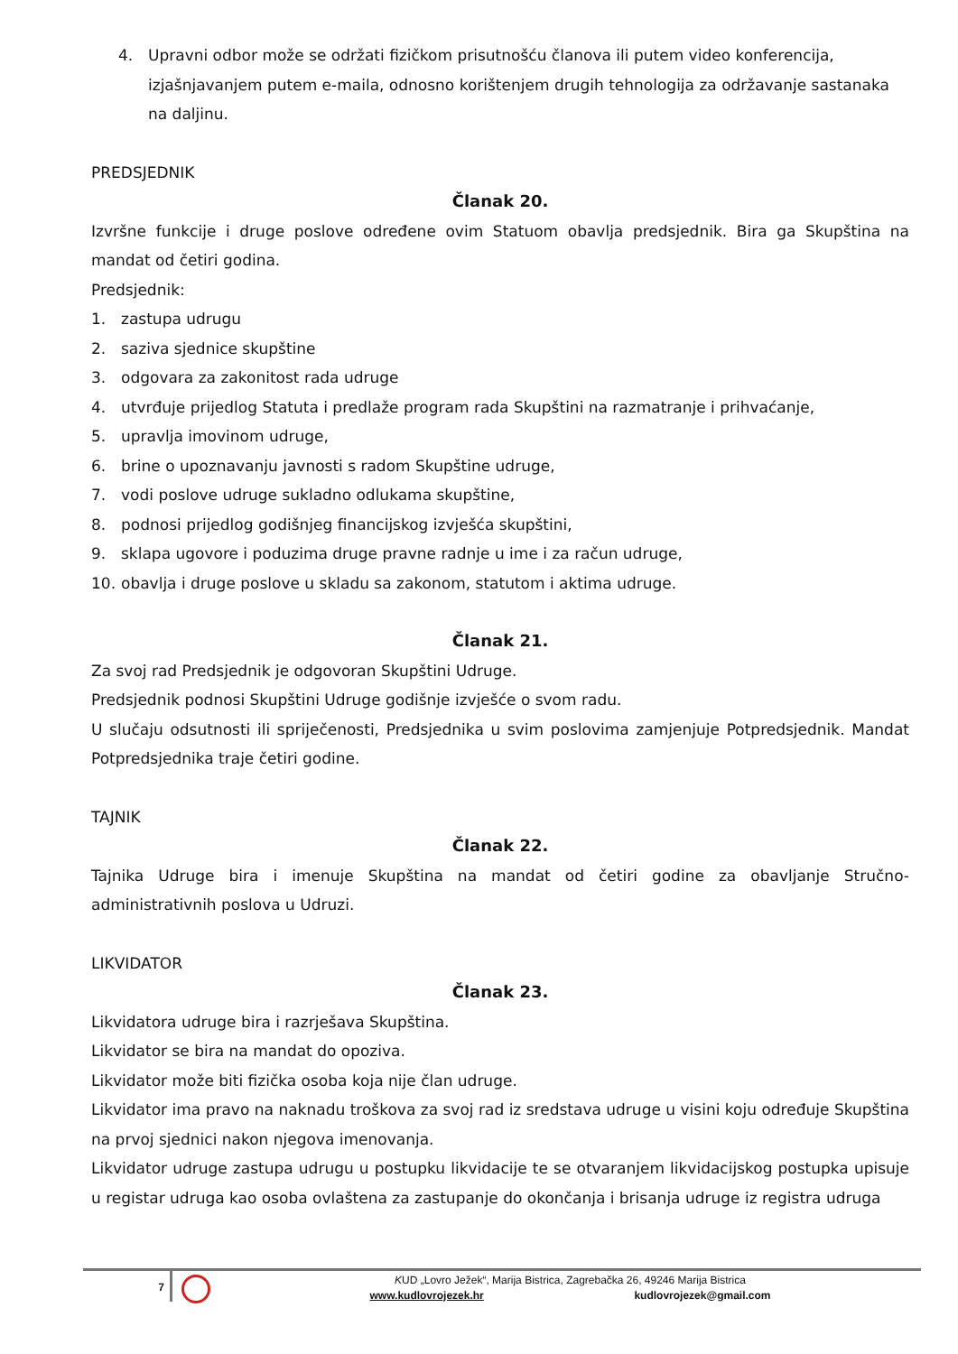4. Upravni odbor može se održati fizičkom prisutnošću članova ili putem video konferencija, izjašnjavanjem putem e-maila, odnosno korištenjem drugih tehnologija za održavanje sastanaka na daljinu.
PREDSJEDNIK
Članak 20.
Izvršne funkcije i druge poslove određene ovim Statuom obavlja predsjednik. Bira ga Skupština na mandat od četiri godina.
Predsjednik:
1. zastupa udrugu
2. saziva sjednice skupštine
3. odgovara za zakonitost rada udruge
4. utvrđuje prijedlog Statuta i predlaže program rada Skupštini na razmatranje i prihvaćanje,
5. upravlja imovinom udruge,
6. brine o upoznavanju javnosti s radom Skupštine udruge,
7. vodi poslove udruge sukladno odlukama skupštine,
8. podnosi prijedlog godišnjeg financijskog izvješća skupštini,
9. sklapa ugovore i poduzima druge pravne radnje u ime i za račun udruge,
10. obavlja i druge poslove u skladu sa zakonom, statutom i aktima udruge.
Članak 21.
Za svoj rad Predsjednik je odgovoran Skupštini Udruge.
Predsjednik podnosi Skupštini Udruge godišnje izvješće o svom radu.
U slučaju odsutnosti ili spriječenosti, Predsjednika u svim poslovima zamjenjuje Potpredsjednik. Mandat Potpredsjednika traje četiri godine.
TAJNIK
Članak 22.
Tajnika Udruge bira i imenuje Skupština na mandat od četiri godine za obavljanje Stručno-administrativnih poslova u Udruzi.
LIKVIDATOR
Članak 23.
Likvidatora udruge bira i razrješava Skupština.
Likvidator se bira na mandat do opoziva.
Likvidator može biti fizička osoba koja nije član udruge.
Likvidator ima pravo na naknadu troškova za svoj rad iz sredstava udruge u visini koju određuje Skupština na prvoj sjednici nakon njegova imenovanja.
Likvidator udruge zastupa udrugu u postupku likvidacije te se otvaranjem likvidacijskog postupka upisuje u registar udruga kao osoba ovlaštena za zastupanje do okončanja i brisanja udruge iz registra udruga
7
KUD „Lovro Ježek“, Marija Bistrica, Zagrebačka 26, 49246 Marija Bistrica
www.kudlovrojezek.hr kudlovrojezek@gmail.com